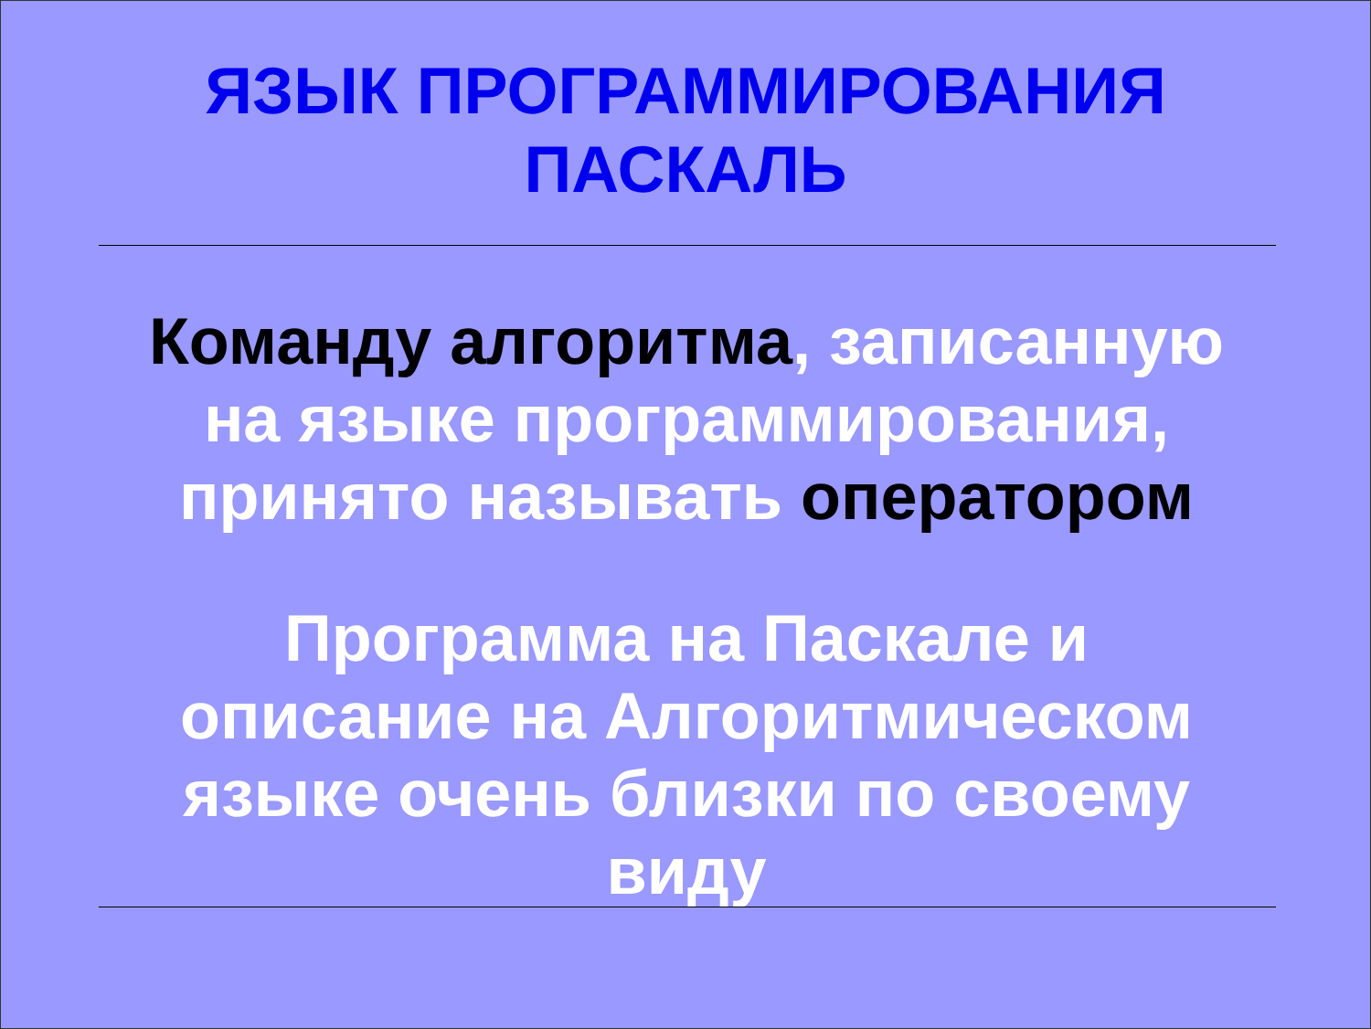ЯЗЫК ПРОГРАММИРОВАНИЯ
ПАСКАЛЬ
Команду алгоритма, записанную
на языке программирования,
принято называть оператором
Программа на Паскале и
описание на Алгоритмическом
языке очень близки по своему
виду